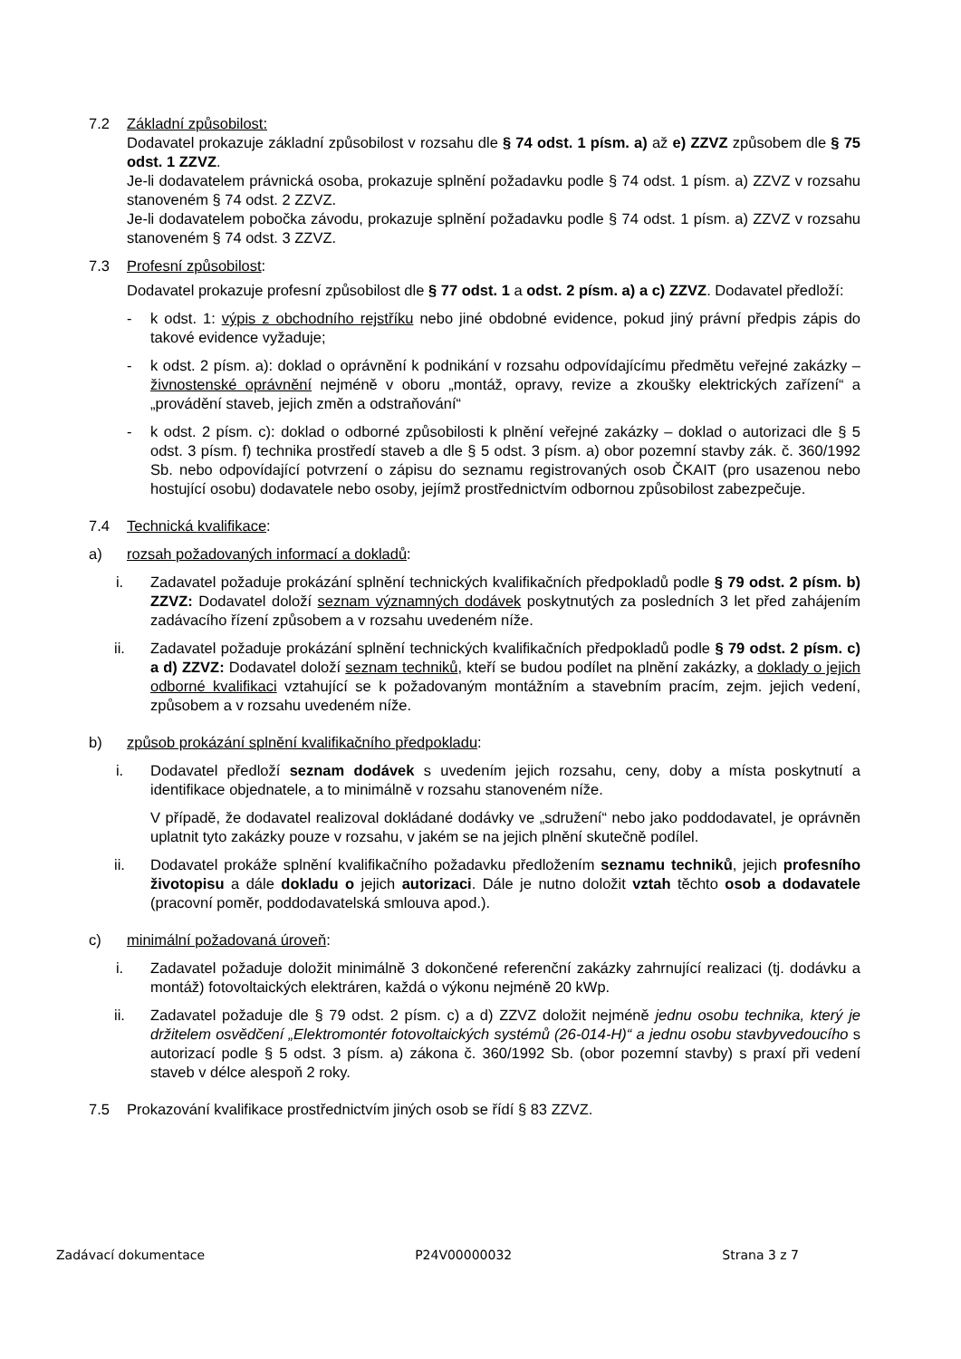7.2 Základní způsobilost:
Dodavatel prokazuje základní způsobilost v rozsahu dle § 74 odst. 1 písm. a) až e) ZZVZ způsobem dle § 75 odst. 1 ZZVZ.
Je-li dodavatelem právnická osoba, prokazuje splnění požadavku podle § 74 odst. 1 písm. a) ZZVZ v rozsahu stanoveném § 74 odst. 2 ZZVZ.
Je-li dodavatelem pobočka závodu, prokazuje splnění požadavku podle § 74 odst. 1 písm. a) ZZVZ v rozsahu stanoveném § 74 odst. 3 ZZVZ.
7.3 Profesní způsobilost:
Dodavatel prokazuje profesní způsobilost dle § 77 odst. 1 a odst. 2 písm. a) a c) ZZVZ. Dodavatel předloží:
- k odst. 1: výpis z obchodního rejstříku nebo jiné obdobné evidence, pokud jiný právní předpis zápis do takové evidence vyžaduje;
- k odst. 2 písm. a): doklad o oprávnění k podnikání v rozsahu odpovídajícímu předmětu veřejné zakázky – živnostenské oprávnění nejméně v oboru „montáž, opravy, revize a zkoušky elektrických zařízení“ a „provádění staveb, jejich změn a odstraňování“
- k odst. 2 písm. c): doklad o odborné způsobilosti k plnění veřejné zakázky – doklad o autorizaci dle § 5 odst. 3 písm. f) technika prostředí staveb a dle § 5 odst. 3 písm. a) obor pozemní stavby zák. č. 360/1992 Sb. nebo odpovídající potvrzení o zápisu do seznamu registrovaných osob ČKAIT (pro usazenou nebo hostující osobu) dodavatele nebo osoby, jejímž prostřednictvím odbornou způsobilost zabezpečuje.
7.4 Technická kvalifikace:
a) rozsah požadovaných informací a dokladů:
i. Zadavatel požaduje prokázání splnění technických kvalifikačních předpokladů podle § 79 odst. 2 písm. b) ZZVZ: Dodavatel doloží seznam významných dodávek poskytnutých za posledních 3 let před zahájením zadávacího řízení způsobem a v rozsahu uvedeném níže.
ii. Zadavatel požaduje prokázání splnění technických kvalifikačních předpokladů podle § 79 odst. 2 písm. c) a d) ZZVZ: Dodavatel doloží seznam techniků, kteří se budou podílet na plnění zakázky, a doklady o jejich odborné kvalifikaci vztahující se k požadovaným montážním a stavebním pracím, zejm. jejich vedení, způsobem a v rozsahu uvedeném níže.
b) způsob prokázání splnění kvalifikačního předpokladu:
i. Dodavatel předloží seznam dodávek s uvedením jejich rozsahu, ceny, doby a místa poskytnutí a identifikace objednatele, a to minimálně v rozsahu stanoveném níže.
V případě, že dodavatel realizoval dokládané dodávky ve „sdružení“ nebo jako poddodavatel, je oprávněn uplatnit tyto zakázky pouze v rozsahu, v jakém se na jejich plnění skutečně podílel.
ii. Dodavatel prokáže splnění kvalifikačního požadavku předložením seznamu techniků, jejich profesního životopisu a dále dokladu o jejich autorizaci. Dále je nutno doložit vztah těchto osob a dodavatele (pracovní poměr, poddodavatelská smlouva apod.).
c) minimální požadovaná úroveň:
i. Zadavatel požaduje doložit minimálně 3 dokončené referenční zakázky zahrnující realizaci (tj. dodávku a montáž) fotovoltaických elektráren, každá o výkonu nejméně 20 kWp.
ii. Zadavatel požaduje dle § 79 odst. 2 písm. c) a d) ZZVZ doložit nejméně jednu osobu technika, který je držitelem osvědčení „Elektromontér fotovoltaických systémů (26-014-H)“ a jednu osobu stavbyvedoucího s autorizací podle § 5 odst. 3 písm. a) zákona č. 360/1992 Sb. (obor pozemní stavby) s praxí při vedení staveb v délce alespoň 2 roky.
7.5 Prokazování kvalifikace prostřednictvím jiných osob se řídí § 83 ZZVZ.
Zadávací dokumentace P24V00000032 Strana 3 z 7